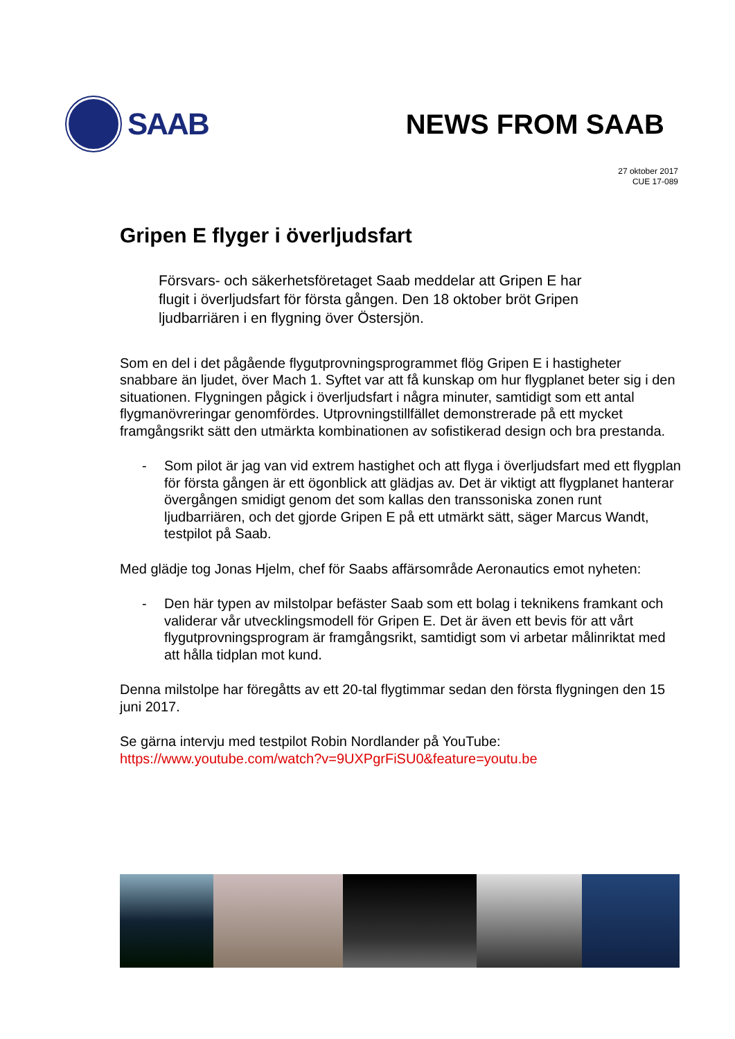SAAB NEWS FROM SAAB
27 oktober 2017
CUE 17-089
Gripen E flyger i överljudsfart
Försvars- och säkerhetsföretaget Saab meddelar att Gripen E har flugit i överljudsfart för första gången. Den 18 oktober bröt Gripen ljudbarriären i en flygning över Östersjön.
Som en del i det pågående flygutprovningsprogrammet flög Gripen E i hastigheter snabbare än ljudet, över Mach 1. Syftet var att få kunskap om hur flygplanet beter sig i den situationen. Flygningen pågick i överljudsfart i några minuter, samtidigt som ett antal flygmanövreringar genomfördes. Utprovningstillfället demonstrerade på ett mycket framgångsrikt sätt den utmärkta kombinationen av sofistikerad design och bra prestanda.
- Som pilot är jag van vid extrem hastighet och att flyga i överljudsfart med ett flygplan för första gången är ett ögonblick att glädjas av. Det är viktigt att flygplanet hanterar övergången smidigt genom det som kallas den transsoniska zonen runt ljudbarriären, och det gjorde Gripen E på ett utmärkt sätt, säger Marcus Wandt, testpilot på Saab.
Med glädje tog Jonas Hjelm, chef för Saabs affärsområde Aeronautics emot nyheten:
- Den här typen av milstolpar befäster Saab som ett bolag i teknikens framkant och validerar vår utvecklingsmodell för Gripen E. Det är även ett bevis för att vårt flygutprovningsprogram är framgångsrikt, samtidigt som vi arbetar målinriktat med att hålla tidplan mot kund.
Denna milstolpe har föregåtts av ett 20-tal flygtimmar sedan den första flygningen den 15 juni 2017.
Se gärna intervju med testpilot Robin Nordlander på YouTube:
https://www.youtube.com/watch?v=9UXPgrFiSU0&feature=youtu.be